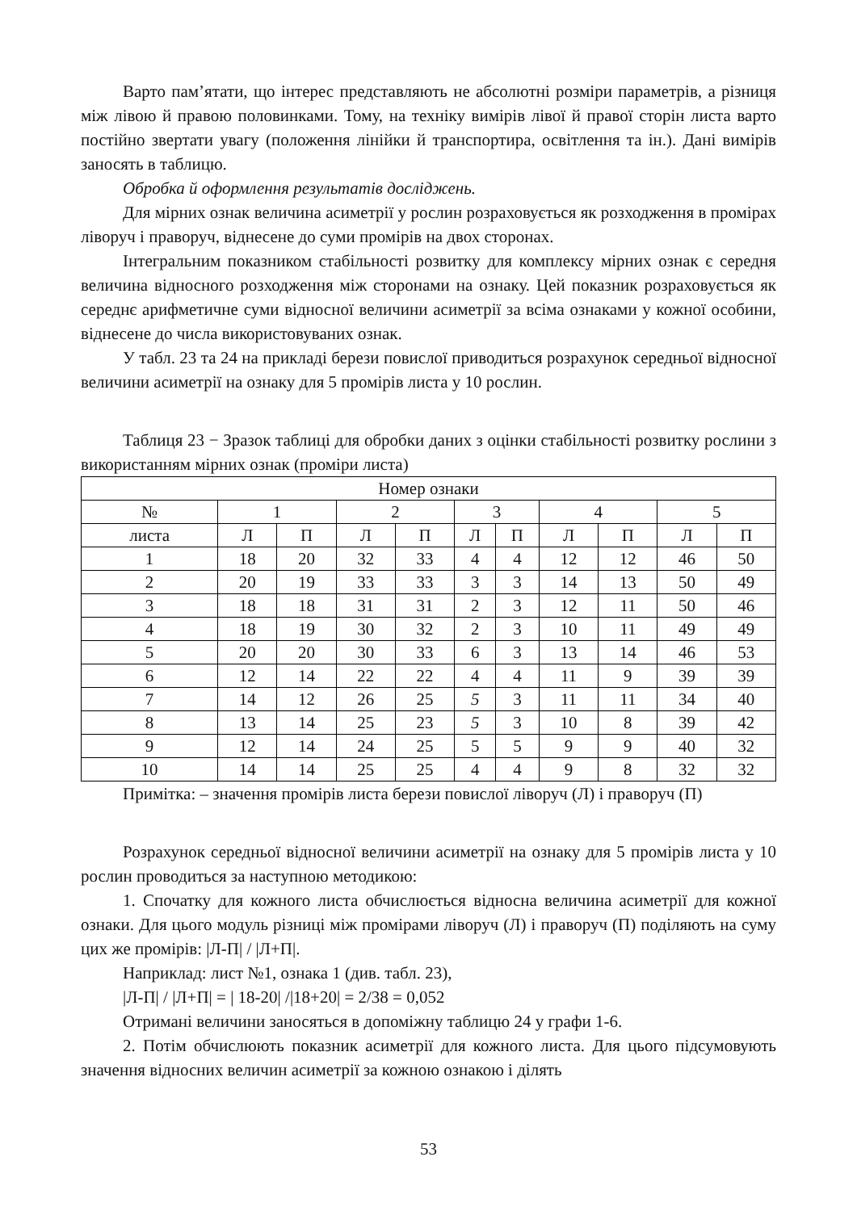Варто пам’ятати, що інтерес представляють не абсолютні розміри параметрів, а різниця між лівою й правою половинками. Тому, на техніку вимірів лівої й правої сторін листа варто постійно звертати увагу (положення лінійки й транспортира, освітлення та ін.). Дані вимірів заносять в таблицю.
Обробка й оформлення результатів досліджень.
Для мірних ознак величина асиметрії у рослин розраховується як розходження в промірах ліворуч і праворуч, віднесене до суми промірів на двох сторонах.
Інтегральним показником стабільності розвитку для комплексу мірних ознак є середня величина відносного розходження між сторонами на ознаку. Цей показник розраховується як середнє арифметичне суми відносної величини асиметрії за всіма ознаками у кожної особини, віднесене до числа використовуваних ознак.
У табл. 23 та 24 на прикладі берези повислої приводиться розрахунок середньої відносної величини асиметрії на ознаку для 5 промірів листа у 10 рослин.
Таблиця 23 − Зразок таблиці для обробки даних з оцінки стабільності розвитку рослини з використанням мірних ознак (проміри листа)
| Номер ознаки | | | | | | | | | | |
| № | 1 | | 2 | | 3 | | 4 | | 5 | |
| листа | Л | П | Л | П | Л | П | Л | П | Л | П |
| 1 | 18 | 20 | 32 | 33 | 4 | 4 | 12 | 12 | 46 | 50 |
| 2 | 20 | 19 | 33 | 33 | 3 | 3 | 14 | 13 | 50 | 49 |
| 3 | 18 | 18 | 31 | 31 | 2 | 3 | 12 | 11 | 50 | 46 |
| 4 | 18 | 19 | 30 | 32 | 2 | 3 | 10 | 11 | 49 | 49 |
| 5 | 20 | 20 | 30 | 33 | 6 | 3 | 13 | 14 | 46 | 53 |
| 6 | 12 | 14 | 22 | 22 | 4 | 4 | 11 | 9 | 39 | 39 |
| 7 | 14 | 12 | 26 | 25 | 5 | 3 | 11 | 11 | 34 | 40 |
| 8 | 13 | 14 | 25 | 23 | 5 | 3 | 10 | 8 | 39 | 42 |
| 9 | 12 | 14 | 24 | 25 | 5 | 5 | 9 | 9 | 40 | 32 |
| 10 | 14 | 14 | 25 | 25 | 4 | 4 | 9 | 8 | 32 | 32 |
Примітка: – значення промірів листа берези повислої ліворуч (Л) і праворуч (П)
Розрахунок середньої відносної величини асиметрії на ознаку для 5 промірів листа у 10 рослин проводиться за наступною методикою:
1. Спочатку для кожного листа обчислюється відносна величина асиметрії для кожної ознаки. Для цього модуль різниці між промірами ліворуч (Л) і праворуч (П) поділяють на суму цих же промірів: |Л-П| / |Л+П|.
Наприклад: лист №1, ознака 1 (див. табл. 23),
|Л-П| / |Л+П| = | 18-20| /|18+20| = 2/38 = 0,052
Отримані величини заносяться в допоміжну таблицю 24 у графи 1-6.
2. Потім обчислюють показник асиметрії для кожного листа. Для цього підсумовують значення відносних величин асиметрії за кожною ознакою і ділять
53